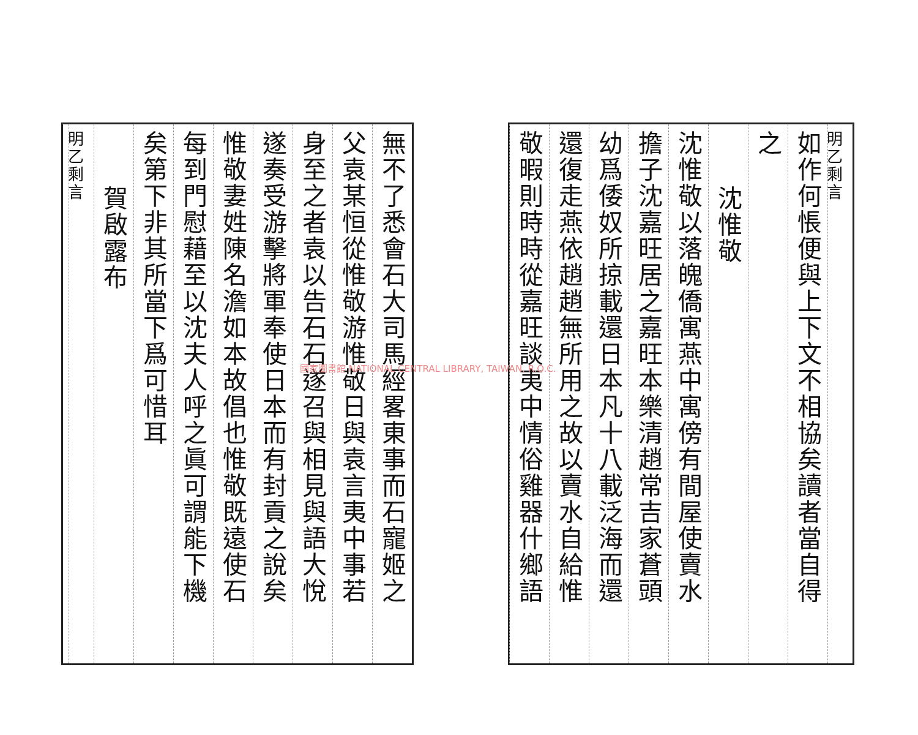明乙剩言
如作何悵便與上下文不相協矣讀者當自得
之
沈惟敬
沈惟敬以落魄僑寓燕中寓傍有間屋使賣水
擔子沈嘉旺居之嘉旺本樂清趙常吉家蒼頭
幼爲倭奴所掠載還日本凡十八載泛海而還
還復走燕依趙趙無所用之故以賣水自給惟
敬暇則時時從嘉旺談夷中情俗雞器什鄉語
無不了悉會石大司馬經畧東事而石寵姬之
父袁某恒從惟敬游惟敬日與袁言夷中事若
身至之者袁以告石石遂召與相見與語大悅
遂奏受游擊將軍奉使日本而有封貢之說矣
惟敬妻姓陳名澹如本故倡也惟敬既遠使石
每到門慰藉至以沈夫人呼之眞可謂能下機
矣第下非其所當下爲可惜耳
賀啟露布
明乙剩言
國家圖書館 NATIONAL CENTRAL LIBRARY, TAIWAN, R.O.C.